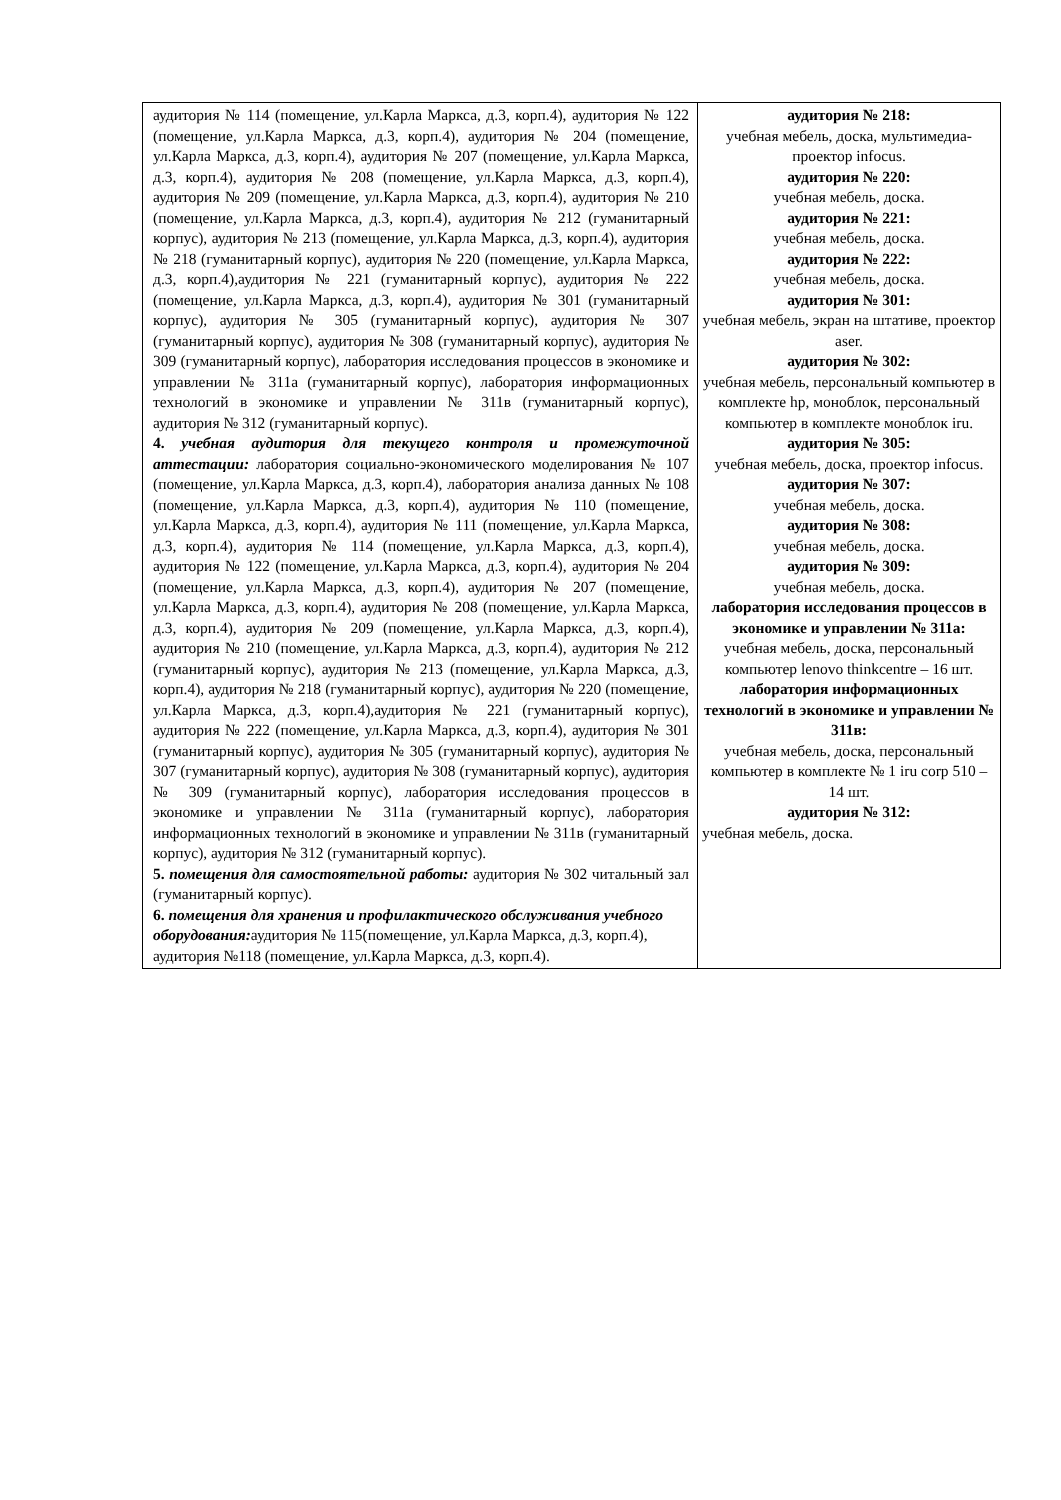| аудитория № 114 (помещение, ул.Карла Маркса, д.3, корп.4), аудитория № 122 (помещение, ул.Карла Маркса, д.3, корп.4), аудитория № 204 (помещение, ул.Карла Маркса, д.3, корп.4), аудитория № 207 (помещение, ул.Карла Маркса, д.3, корп.4), аудитория № 208 (помещение, ул.Карла Маркса, д.3, корп.4), аудитория № 209 (помещение, ул.Карла Маркса, д.3, корп.4), аудитория № 210 (помещение, ул.Карла Маркса, д.3, корп.4), аудитория № 212 (гуманитарный корпус), аудитория № 213 (помещение, ул.Карла Маркса, д.3, корп.4), аудитория № 218 (гуманитарный корпус), аудитория № 220 (помещение, ул.Карла Маркса, д.3, корп.4),аудитория № 221 (гуманитарный корпус), аудитория № 222 (помещение, ул.Карла Маркса, д.3, корп.4), аудитория № 301 (гуманитарный корпус), аудитория № 305 (гуманитарный корпус), аудитория № 307 (гуманитарный корпус), аудитория № 308 (гуманитарный корпус), аудитория № 309 (гуманитарный корпус), лаборатория исследования процессов в экономике и управлении № 311а (гуманитарный корпус), лаборатория информационных технологий в экономике и управлении № 311в (гуманитарный корпус), аудитория № 312 (гуманитарный корпус). 4. учебная аудитория для текущего контроля и промежуточной аттестации: лаборатория социально-экономического моделирования № 107 (помещение, ул.Карла Маркса, д.3, корп.4), лаборатория анализа данных № 108 (помещение, ул.Карла Маркса, д.3, корп.4), аудитория № 110 (помещение, ул.Карла Маркса, д.3, корп.4), аудитория № 111 (помещение, ул.Карла Маркса, д.3, корп.4), аудитория № 114 (помещение, ул.Карла Маркса, д.3, корп.4), аудитория № 122 (помещение, ул.Карла Маркса, д.3, корп.4), аудитория № 204 (помещение, ул.Карла Маркса, д.3, корп.4), аудитория № 207 (помещение, ул.Карла Маркса, д.3, корп.4), аудитория № 208 (помещение, ул.Карла Маркса, д.3, корп.4), аудитория № 209 (помещение, ул.Карла Маркса, д.3, корп.4), аудитория № 210 (помещение, ул.Карла Маркса, д.3, корп.4), аудитория № 212 (гуманитарный корпус), аудитория № 213 (помещение, ул.Карла Маркса, д.3, корп.4), аудитория № 218 (гуманитарный корпус), аудитория № 220 (помещение, ул.Карла Маркса, д.3, корп.4),аудитория № 221 (гуманитарный корпус), аудитория № 222 (помещение, ул.Карла Маркса, д.3, корп.4), аудитория № 301 (гуманитарный корпус), аудитория № 305 (гуманитарный корпус), аудитория № 307 (гуманитарный корпус), аудитория № 308 (гуманитарный корпус), аудитория № 309 (гуманитарный корпус), лаборатория исследования процессов в экономике и управлении № 311а (гуманитарный корпус), лаборатория информационных технологий в экономике и управлении № 311в (гуманитарный корпус), аудитория № 312 (гуманитарный корпус). 5. помещения для самостоятельной работы: аудитория № 302 читальный зал (гуманитарный корпус). 6. помещения для хранения и профилактического обслуживания учебного оборудования: аудитория № 115(помещение, ул.Карла Маркса, д.3, корп.4), аудитория №118 (помещение, ул.Карла Маркса, д.3, корп.4). | аудитория № 218: учебная мебель, доска, мультимедиа-проектор infocus. аудитория № 220: учебная мебель, доска. аудитория № 221: учебная мебель, доска. аудитория № 222: учебная мебель, доска. аудитория № 301: учебная мебель, экран на штативе, проектор aser. аудитория № 302: учебная мебель, персональный компьютер в комплекте hp, моноблок, персональный компьютер в комплекте моноблок iru. аудитория № 305: учебная мебель, доска, проектор infocus. аудитория № 307: учебная мебель, доска. аудитория № 308: учебная мебель, доска. аудитория № 309: учебная мебель, доска. лаборатория исследования процессов в экономике и управлении № 311а: учебная мебель, доска, персональный компьютер lenovo thinkcentre – 16 шт. лаборатория информационных технологий в экономике и управлении № 311в: учебная мебель, доска, персональный компьютер в комплекте № 1 iru corp 510 – 14 шт. аудитория № 312: учебная мебель, доска. |